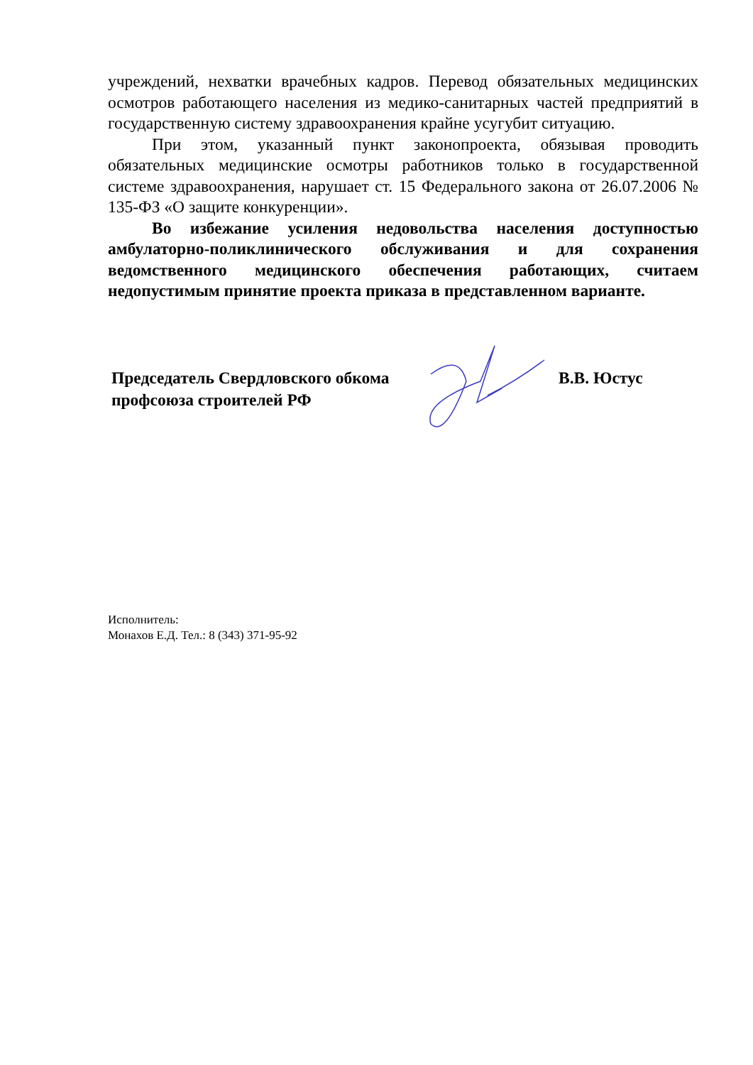учреждений, нехватки врачебных кадров. Перевод обязательных медицинских осмотров работающего населения из медико-санитарных частей предприятий в государственную систему здравоохранения крайне усугубит ситуацию.
При этом, указанный пункт законопроекта, обязывая проводить обязательных медицинские осмотры работников только в государственной системе здравоохранения, нарушает ст. 15 Федерального закона от 26.07.2006 № 135-ФЗ «О защите конкуренции».
Во избежание усиления недовольства населения доступностью амбулаторно-поликлинического обслуживания и для сохранения ведомственного медицинского обеспечения работающих, считаем недопустимым принятие проекта приказа в представленном варианте.
Председатель Свердловского обкома
профсоюза строителей РФ
В.В. Юстус
Исполнитель:
Монахов Е.Д. Тел.: 8 (343) 371-95-92